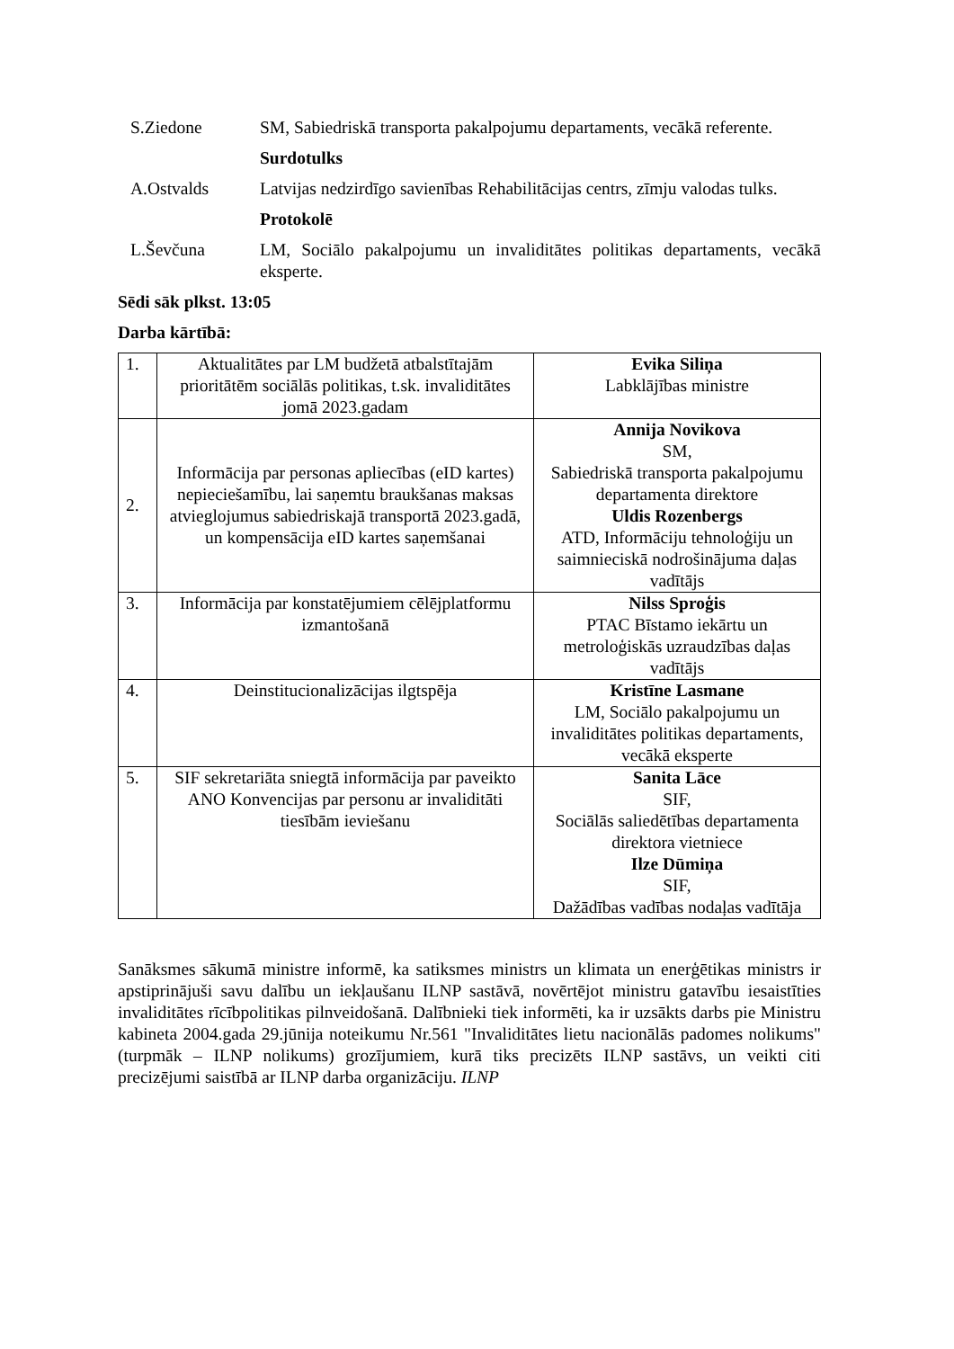S.Ziedone SM, Sabiedriskā transporta pakalpojumu departaments, vecākā referente.
Surdotulks
A.Ostvalds Latvijas nedzirdīgo savienības Rehabilitācijas centrs, zīmju valodas tulks.
Protokolē
L.Ševčuna LM, Sociālo pakalpojumu un invaliditātes politikas departaments, vecākā eksperte.
Sēdi sāk plkst. 13:05
Darba kārtībā:
| 1. | Aktualitātes par LM budžetā atbalstītajām prioritātēm sociālās politikas, t.sk. invaliditātes jomā 2023.gadam | Evika Siliņa Labklājības ministre |
| 2. | Informācija par personas apliecības (eID kartes) nepieciešamību, lai saņemtu braukšanas maksas atvieglojumus sabiedriskajā transportā 2023.gadā, un kompensācija eID kartes saņemšanai | Annija Novikova SM, Sabiedriskā transporta pakalpojumu departamenta direktore Uldis Rozenbergs ATD, Informāciju tehnoloģiju un saimnieciskā nodrošinājuma daļas vadītājs |
| 3. | Informācija par konstatējumiem cēlējplatformu izmantošanā | Nilss Sproģis PTAC Bīstamo iekārtu un metroloģiskās uzraudzības daļas vadītājs |
| 4. | Deinstitucionalizācijas ilgtspēja | Kristīne Lasmane LM, Sociālo pakalpojumu un invaliditātes politikas departaments, vecākā eksperte |
| 5. | SIF sekretariāta sniegtā informācija par paveikto ANO Konvencijas par personu ar invaliditāti tiesībām ieviešanu | Sanita Lāce SIF, Sociālās saliedētības departamenta direktora vietniece Ilze Dūmiņa SIF, Dažādības vadības nodaļas vadītāja |
Sanāksmes sākumā ministre informē, ka satiksmes ministrs un klimata un enerģētikas ministrs ir apstiprinājuši savu dalību un iekļaušanu ILNP sastāvā, novērtējot ministru gatavību iesaistīties invaliditātes rīcībpolitikas pilnveidošanā. Dalībnieki tiek informēti, ka ir uzsākts darbs pie Ministru kabineta 2004.gada 29.jūnija noteikumu Nr.561 "Invaliditātes lietu nacionālās padomes nolikums" (turpmāk – ILNP nolikums) grozījumiem, kurā tiks precizēts ILNP sastāvs, un veikti citi precizējumi saistībā ar ILNP darba organizāciju. ILNP